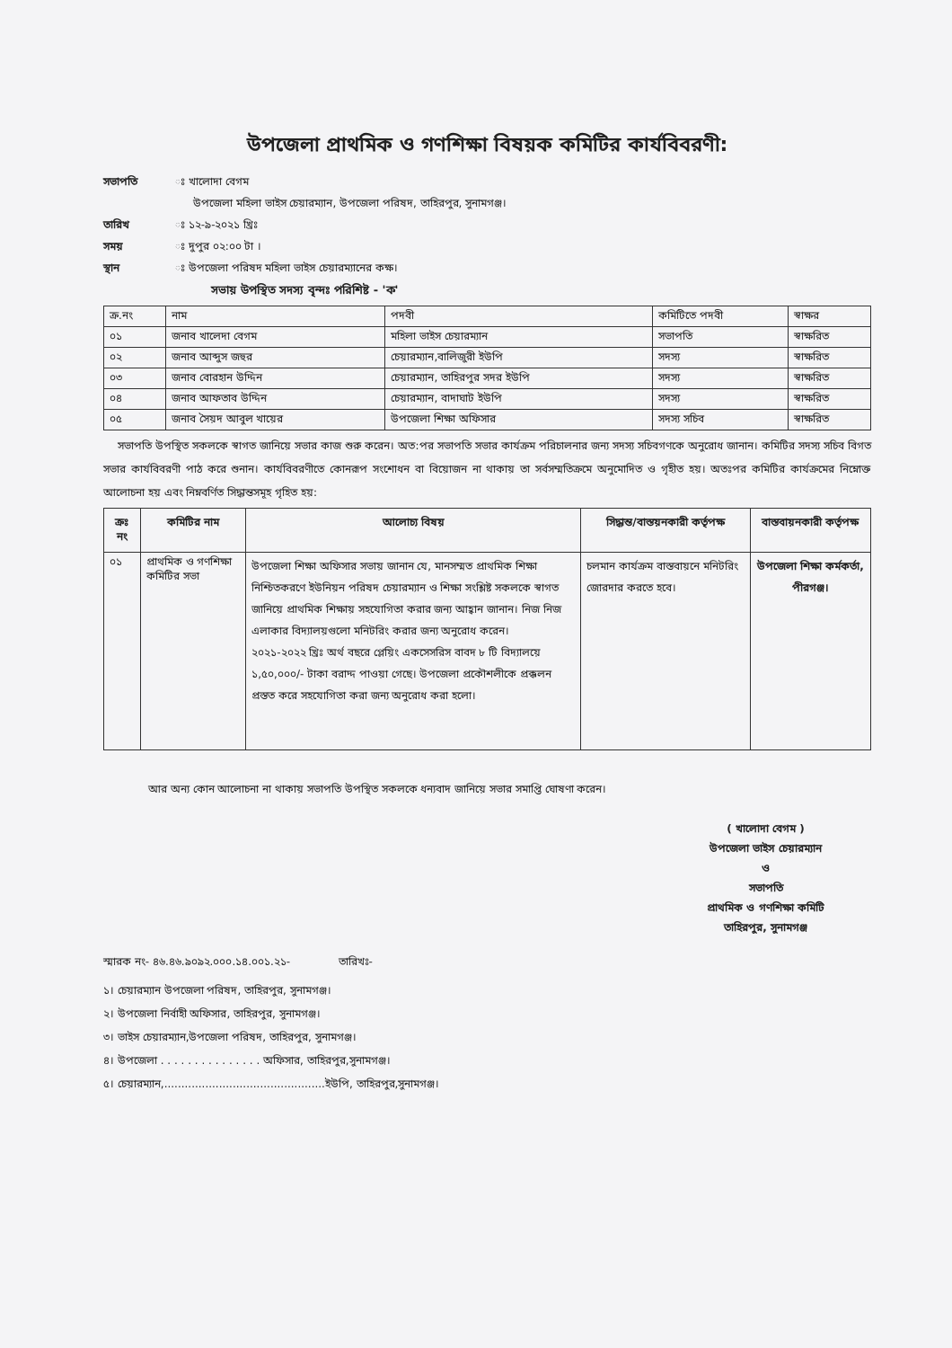উপজেলা প্রাথমিক ও গণশিক্ষা বিষয়ক কমিটির কার্যবিবরণী:
সভাপতি ঃ খালোদা বেগম
উপজেলা মহিলা ভাইস চেয়ারম্যান, উপজেলা পরিষদ, তাহিরপুর, সুনামগঞ্জ।
তারিখ ঃ ১২-৯-২০২১ খ্রিঃ
সময় ঃ দুপুর ০২:০০ টা ।
স্থান ঃ উপজেলা পরিষদ মহিলা ভাইস চেয়ারম্যানের কক্ষ।
সভায় উপস্থিত সদস্য বৃন্দঃ পরিশিষ্ট - 'ক'
| ক্র.নং | নাম | পদবী | কমিটিতে পদবী | স্বাক্ষর |
| --- | --- | --- | --- | --- |
| ০১ | জনাব খালেদা বেগম | মহিলা ভাইস চেয়ারম্যান | সভাপতি | স্বাক্ষরিত |
| ০২ | জনাব আব্দুস জহুর | চেয়ারম্যান,বালিজুরী ইউপি | সদস্য | স্বাক্ষরিত |
| ০৩ | জনাব বোরহান উদ্দিন | চেয়ারম্যান, তাহিরপুর সদর ইউপি | সদস্য | স্বাক্ষরিত |
| ০৪ | জনাব আফতাব উদ্দিন | চেয়ারম্যান, বাদাঘাট ইউপি | সদস্য | স্বাক্ষরিত |
| ০৫ | জনাব সৈয়দ আবুল খায়ের | উপজেলা শিক্ষা অফিসার | সদস্য সচিব | স্বাক্ষরিত |
সভাপতি উপস্থিত সকলকে স্বাগত জানিয়ে সভার কাজ শুরু করেন। অত:পর সভাপতি সভার কার্যক্রম পরিচালনার জন্য সদস্য সচিবগণকে অনুরোধ জানান। কমিটির সদস্য সচিব বিগত সভার কার্যবিবরণী পাঠ করে শুনান। কার্যবিবরণীতে কোনরূপ সংশোধন বা বিয়োজন না থাকায় তা সর্বসম্মতিক্রমে অনুমোদিত ও গৃহীত হয়। অতঃপর কমিটির কার্যক্রমের নিম্নোক্ত আলোচনা হয় এবং নিম্নবর্ণিত সিদ্ধান্তসমূহ গৃহিত হয়:
| ক্রঃ নং | কমিটির নাম | আলোচ্য বিষয় | সিদ্ধান্ত/বাস্তয়নকারী কর্তৃপক্ষ | বাস্তবায়নকারী কর্তৃপক্ষ |
| --- | --- | --- | --- | --- |
| ০১ | প্রাথমিক ও গণশিক্ষা কমিটির সভা | উপজেলা শিক্ষা অফিসার সভায় জানান যে, মানসম্মত প্রাথমিক শিক্ষা নিশ্চিতকরণে ইউনিয়ন পরিষদ চেয়ারম্যান ও শিক্ষা সংশ্লিষ্ট সকলকে স্বাগত জানিয়ে প্রাথমিক শিক্ষায় সহযোগিতা করার জন্য আহ্বান জানান। নিজ নিজ এলাকার বিদ্যালয়গুলো মনিটরিং করার জন্য অনুরোধ করেন। ২০২১-২০২২ খ্রিঃ অর্থ বছরে প্লেয়িং একসেসরিস বাবদ ৮ টি বিদ্যালয়ে ১,৫০,০০০/- টাকা বরাদ্দ পাওয়া গেছে। উপজেলা প্রকৌশলীকে প্রক্কলন প্রস্তত করে সহযোগিতা করা জন্য অনুরোধ করা হলো। | চলমান কার্যক্রম বাস্তবায়নে মনিটরিং জোরদার করতে হবে। | উপজেলা শিক্ষা কর্মকর্তা, পীরগঞ্জ। |
আর অন্য কোন আলোচনা না থাকায় সভাপতি উপস্থিত সকলকে ধন্যবাদ জানিয়ে সভার সমাপ্তি ঘোষণা করেন।
( খালোদা বেগম )
উপজেলা ভাইস চেয়ারম্যান
ও
সভাপতি
প্রাথমিক ও গণশিক্ষা কমিটি
তাহিরপুর, সুনামগঞ্জ
স্মারক নং- ৪৬.৪৬.৯০৯২.০০০.১৪.০০১.২১- তারিখঃ-
১। চেয়ারম্যান উপজেলা পরিষদ, তাহিরপুর, সুনামগঞ্জ।
২। উপজেলা নির্বাহী অফিসার, তাহিরপুর, সুনামগঞ্জ।
৩। ভাইস চেয়ারম্যান,উপজেলা পরিষদ, তাহিরপুর, সুনামগঞ্জ।
৪। উপজেলা . . . . . . . . . . . . . . . অফিসার, তাহিরপুর,সুনামগঞ্জ।
৫। চেয়ারম্যান,...............................................ইউপি, তাহিরপুর,সুনামগঞ্জ।